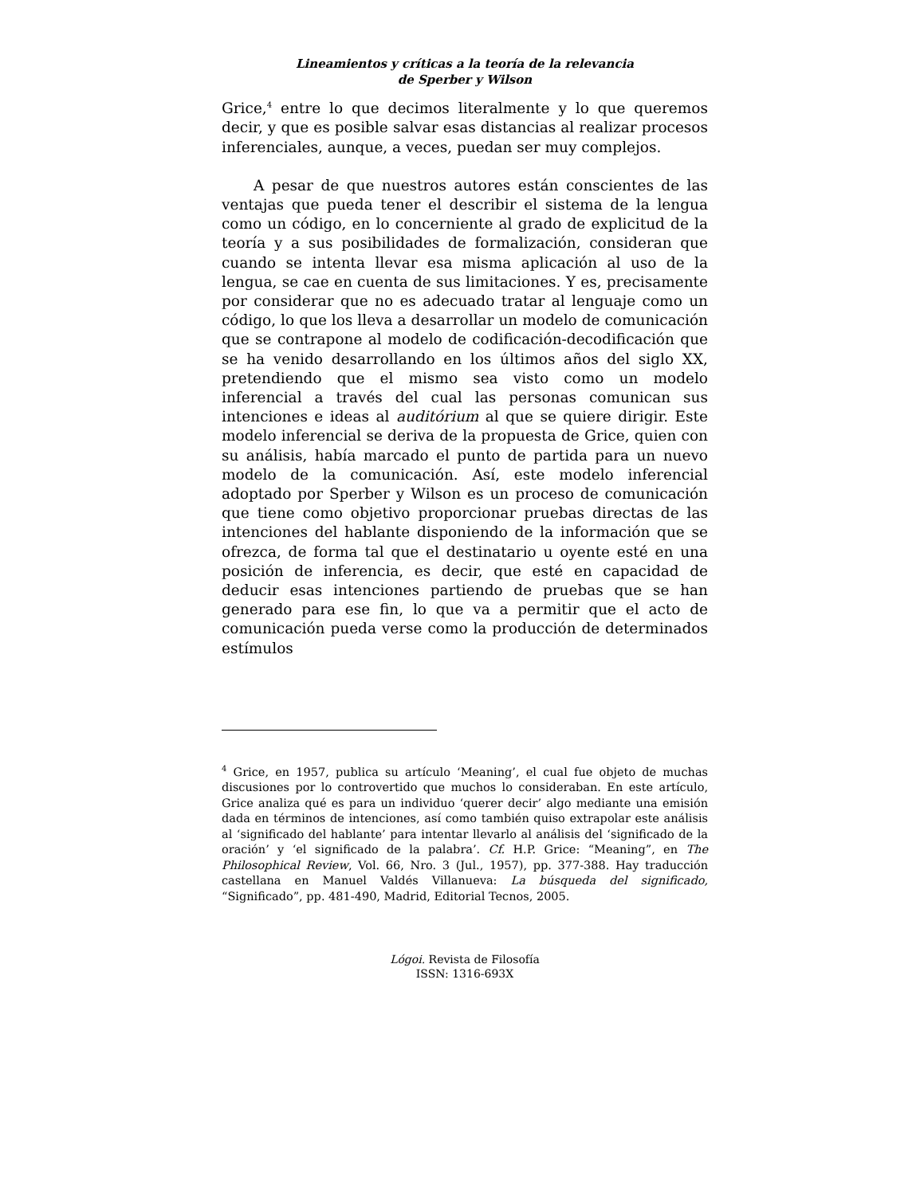Lineamientos y críticas a la teoría de la relevancia
de Sperber y Wilson
Grice,<sup>4</sup> entre lo que decimos literalmente y lo que queremos decir, y que es posible salvar esas distancias al realizar procesos inferenciales, aunque, a veces, puedan ser muy complejos.
A pesar de que nuestros autores están conscientes de las ventajas que pueda tener el describir el sistema de la lengua como un código, en lo concerniente al grado de explicitud de la teoría y a sus posibilidades de formalización, consideran que cuando se intenta llevar esa misma aplicación al uso de la lengua, se cae en cuenta de sus limitaciones. Y es, precisamente por considerar que no es adecuado tratar al lenguaje como un código, lo que los lleva a desarrollar un modelo de comunicación que se contrapone al modelo de codificación-decodificación que se ha venido desarrollando en los últimos años del siglo XX, pretendiendo que el mismo sea visto como un modelo inferencial a través del cual las personas comunican sus intenciones e ideas al auditórium al que se quiere dirigir. Este modelo inferencial se deriva de la propuesta de Grice, quien con su análisis, había marcado el punto de partida para un nuevo modelo de la comunicación. Así, este modelo inferencial adoptado por Sperber y Wilson es un proceso de comunicación que tiene como objetivo proporcionar pruebas directas de las intenciones del hablante disponiendo de la información que se ofrezca, de forma tal que el destinatario u oyente esté en una posición de inferencia, es decir, que esté en capacidad de deducir esas intenciones partiendo de pruebas que se han generado para ese fin, lo que va a permitir que el acto de comunicación pueda verse como la producción de determinados estímulos
<sup>4</sup> Grice, en 1957, publica su artículo ‘Meaning’, el cual fue objeto de muchas discusiones por lo controvertido que muchos lo consideraban. En este artículo, Grice analiza qué es para un individuo ‘querer decir’ algo mediante una emisión dada en términos de intenciones, así como también quiso extrapolar este análisis al ‘significado del hablante’ para intentar llevarlo al análisis del ‘significado de la oración’ y ‘el significado de la palabra’. Cf. H.P. Grice: “Meaning”, en The Philosophical Review, Vol. 66, Nro. 3 (Jul., 1957), pp. 377-388. Hay traducción castellana en Manuel Valdés Villanueva: La búsqueda del significado, “Significado”, pp. 481-490, Madrid, Editorial Tecnos, 2005.
Lógoi. Revista de Filosofía
ISSN: 1316-693X